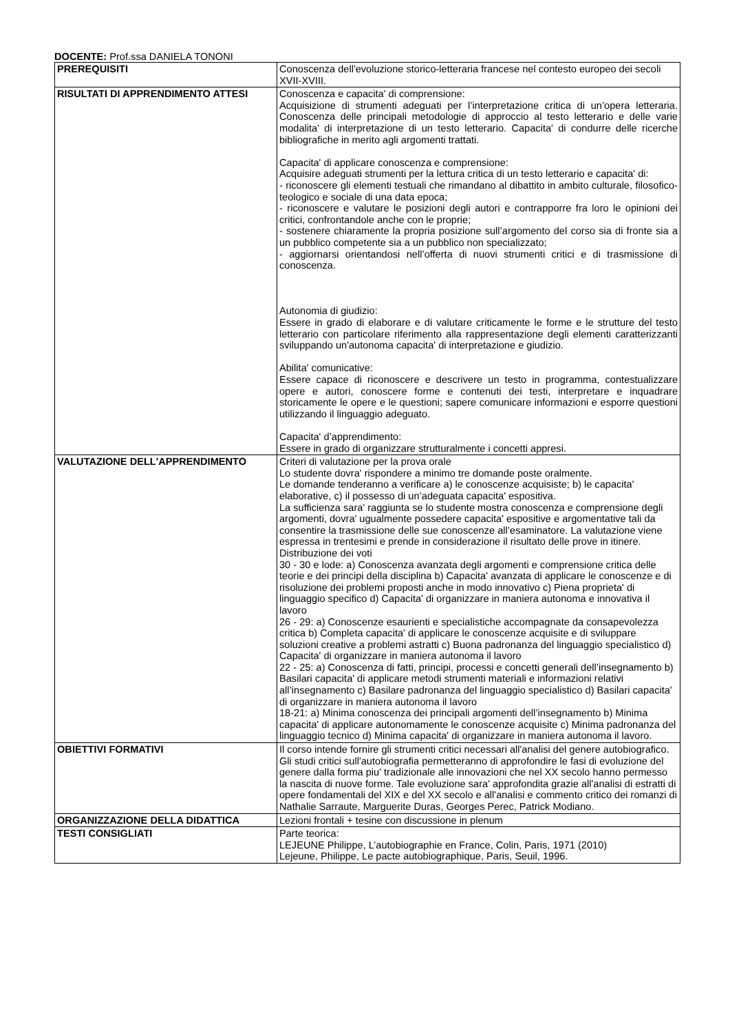DOCENTE: Prof.ssa DANIELA TONONI
| PREREQUISITI | Conoscenza dell'evoluzione storico-letteraria francese nel contesto europeo dei secoli XVII-XVIII. |
| RISULTATI DI APPRENDIMENTO ATTESI | Conoscenza e capacita' di comprensione: Acquisizione di strumenti adeguati per l’interpretazione critica di un’opera letteraria. Conoscenza delle principali metodologie di approccio al testo letterario e delle varie modalita' di interpretazione di un testo letterario. Capacita' di condurre delle ricerche bibliografiche in merito agli argomenti trattati. Capacita' di applicare conoscenza e comprensione: Acquisire adeguati strumenti per la lettura critica di un testo letterario e capacita' di: - riconoscere gli elementi testuali che rimandano al dibattito in ambito culturale, filosofico-teologico e sociale di una data epoca; - riconoscere e valutare le posizioni degli autori e contrapporre fra loro le opinioni dei critici, confrontandole anche con le proprie; - sostenere chiaramente la propria posizione sull’argomento del corso sia di fronte sia a un pubblico competente sia a un pubblico non specializzato; - aggiornarsi orientandosi nell’offerta di nuovi strumenti critici e di trasmissione di conoscenza. Autonomia di giudizio: Essere in grado di elaborare e di valutare criticamente le forme e le strutture del testo letterario con particolare riferimento alla rappresentazione degli elementi caratterizzanti sviluppando un'autonoma capacita' di interpretazione e giudizio. Abilita' comunicative: Essere capace di riconoscere e descrivere un testo in programma, contestualizzare opere e autori, conoscere forme e contenuti dei testi, interpretare e inquadrare storicamente le opere e le questioni; sapere comunicare informazioni e esporre questioni utilizzando il linguaggio adeguato. Capacita' d’apprendimento: Essere in grado di organizzare strutturalmente i concetti appresi. |
| VALUTAZIONE DELL'APPRENDIMENTO | Criteri di valutazione per la prova orale Lo studente dovra' rispondere a minimo tre domande poste oralmente. Le domande tenderanno a verificare a) le conoscenze acquisiste; b) le capacita' elaborative, c) il possesso di un’adeguata capacita' espositiva. La sufficienza sara' raggiunta se lo studente mostra conoscenza e comprensione degli argomenti, dovra' ugualmente possedere capacita' espositive e argomentative tali da consentire la trasmissione delle sue conoscenze all’esaminatore. La valutazione viene espressa in trentesimi e prende in considerazione il risultato delle prove in itinere. Distribuzione dei voti 30 - 30 e lode: a) Conoscenza avanzata degli argomenti e comprensione critica delle teorie e dei principi della disciplina b) Capacita' avanzata di applicare le conoscenze e di risoluzione dei problemi proposti anche in modo innovativo c) Piena proprieta' di linguaggio specifico d) Capacita' di organizzare in maniera autonoma e innovativa il lavoro 26 - 29: a) Conoscenze esaurienti e specialistiche accompagnate da consapevolezza critica b) Completa capacita' di applicare le conoscenze acquisite e di sviluppare soluzioni creative a problemi astratti c) Buona padronanza del linguaggio specialistico d) Capacita' di organizzare in maniera autonoma il lavoro 22 - 25: a) Conoscenza di fatti, principi, processi e concetti generali dell’insegnamento b) Basilari capacita' di applicare metodi strumenti materiali e informazioni relativi all’insegnamento c) Basilare padronanza del linguaggio specialistico d) Basilari capacita' di organizzare in maniera autonoma il lavoro 18-21: a) Minima conoscenza dei principali argomenti dell’insegnamento b) Minima capacita' di applicare autonomamente le conoscenze acquisite c) Minima padronanza del linguaggio tecnico d) Minima capacita' di organizzare in maniera autonoma il lavoro. |
| OBIETTIVI FORMATIVI | Il corso intende fornire gli strumenti critici necessari all'analisi del genere autobiografico. Gli studi critici sull'autobiografia permetteranno di approfondire le fasi di evoluzione del genere dalla forma piu' tradizionale alle innovazioni che nel XX secolo hanno permesso la nascita di nuove forme. Tale evoluzione sara' approfondita grazie all'analisi di estratti di opere fondamentali del XIX e del XX secolo e all'analisi e commento critico dei romanzi di Nathalie Sarraute, Marguerite Duras, Georges Perec, Patrick Modiano. |
| ORGANIZZAZIONE DELLA DIDATTICA | Lezioni frontali + tesine con discussione in plenum |
| TESTI CONSIGLIATI | Parte teorica: LEJEUNE Philippe, L’autobiographie en France, Colin, Paris, 1971 (2010) Lejeune, Philippe, Le pacte autobiographique, Paris, Seuil, 1996. |